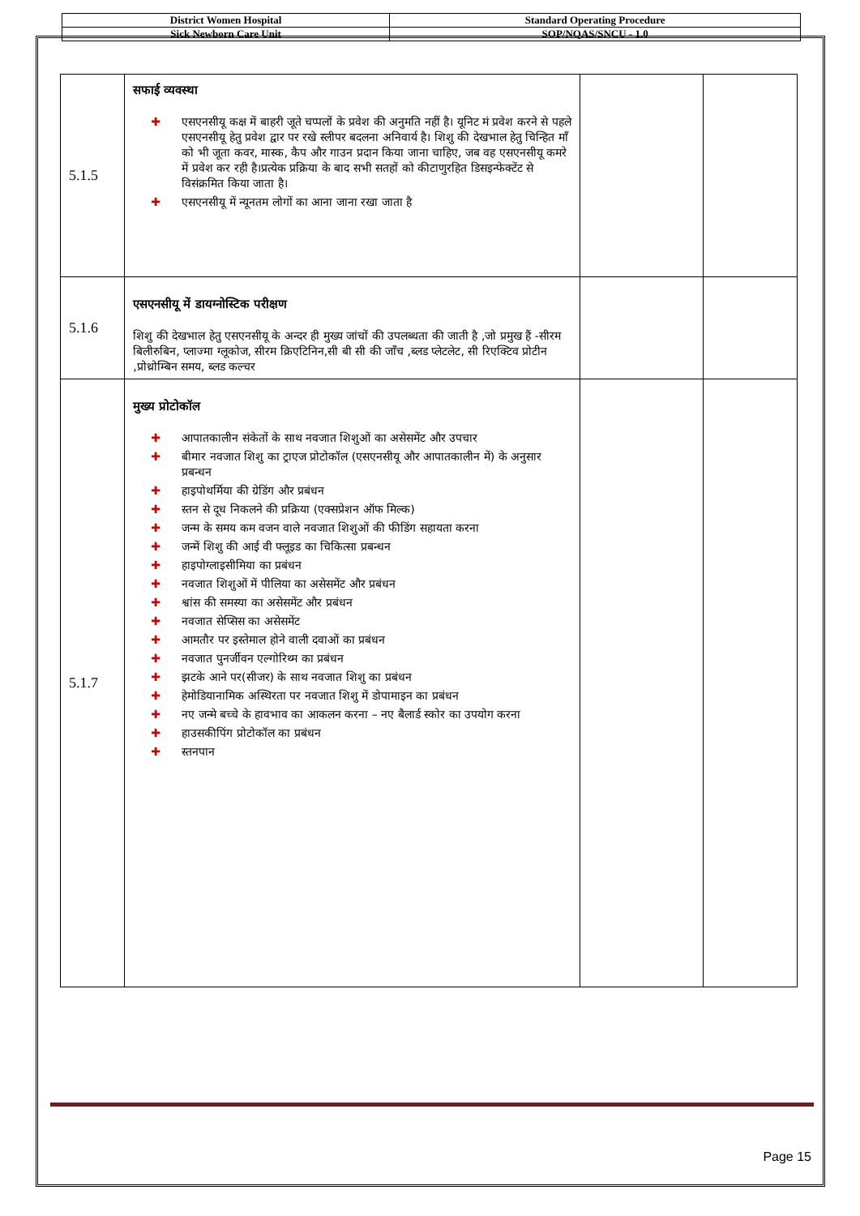| District Women Hospital | Standard Operating Procedure |
| Sick Newborn Care Unit | SOP/NQAS/SNCU - 1.0 |
| 5.1.5 | सफाई व्यवस्था ✚ एसएनसीयू कक्ष में बाहरी जूते चप्पलों के प्रवेश की अनुमति नहीं है। यूनिट मं प्रवेश करने से पहले एसएनसीयू हेतु प्रवेश द्वार पर रखे स्लीपर बदलना अनिवार्य है। शिशु की देखभाल हेतु चिन्हित माँ को भी जूता कवर, मास्क, कैप और गाउन प्रदान किया जाना चाहिए, जब वह एसएनसीयू कमरे में प्रवेश कर रही है।प्रत्येक प्रक्रिया के बाद सभी सतहों को कीटाणुरहित डिसइन्फेक्टेंट से विसंक्रमित किया जाता है। ✚ एसएनसीयू में न्यूनतम लोगों का आना जाना रखा जाता है | | |
| 5.1.6 | एसएनसीयू में डायग्नोस्टिक परीक्षण शिशु की देखभाल हेतु एसएनसीयू के अन्दर ही मुख्य जांचों की उपलब्धता की जाती है ,जो प्रमुख हैं -सीरम बिलीरुबिन, प्लाज्मा ग्लूकोज, सीरम क्रिएटिनिन,सी बी सी की जाँच ,ब्लड प्लेटलेट, सी रिएक्टिव प्रोटीन ,प्रोथ्रोम्बिन समय, ब्लड कल्चर | | |
| 5.1.7 | मुख्य प्रोटोकॉल ✚ आपातकालीन संकेतों के साथ नवजात शिशुओं का असेसमेंट और उपचार ✚ बीमार नवजात शिशु का ट्राएज प्रोटोकॉल (एसएनसीयू और आपातकालीन में) के अनुसार प्रबन्धन ✚ हाइपोथर्मिया की ग्रेडिंग और प्रबंधन ✚ स्तन से दूध निकलने की प्रक्रिया (एक्सप्रेशन ऑफ मिल्क) ✚ जन्म के समय कम वजन वाले नवजात शिशुओं की फीडिंग सहायता करना ✚ जन्में शिशु की आई वी फ्लूइड का चिकित्सा प्रबन्धन ✚ हाइपोग्लाइसीमिया का प्रबंधन ✚ नवजात शिशुओं में पीलिया का असेसमेंट और प्रबंधन ✚ श्वांस की समस्या का असेसमेंट और प्रबंधन ✚ नवजात सेप्सिस का असेसमेंट ✚ आमतौर पर इस्तेमाल होने वाली दवाओं का प्रबंधन ✚ नवजात पुनर्जीवन एल्गोरिथ्म का प्रबंधन ✚ झटके आने पर(सीजर) के साथ नवजात शिशु का प्रबंधन ✚ हेमोडियानामिक अस्थिरता पर नवजात शिशु में डोपामाइन का प्रबंधन ✚ नए जन्मे बच्चे के हावभाव का आकलन करना – नए बैलार्ड स्कोर का उपयोग करना ✚ हाउसकीपिंग प्रोटोकॉल का प्रबंधन ✚ स्तनपान | | |
Page 15